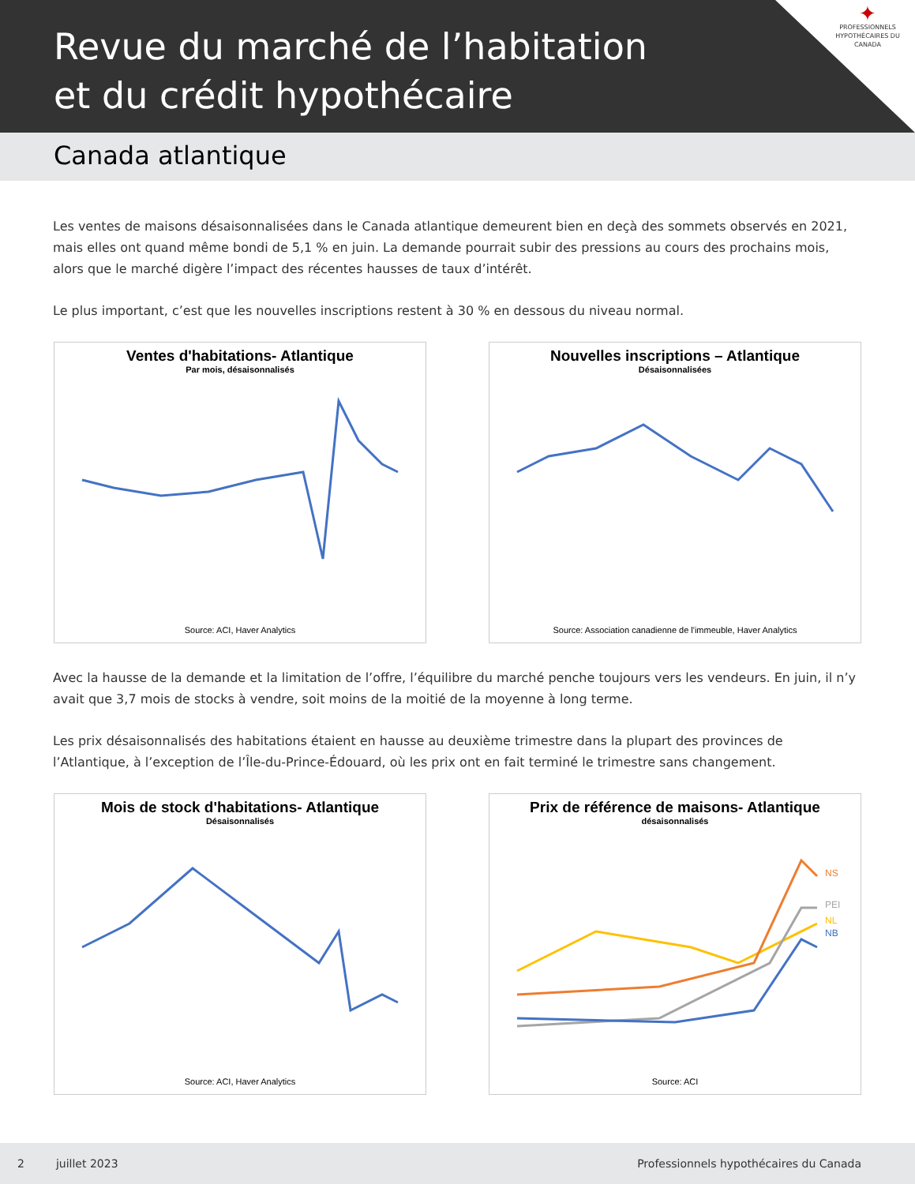Revue du marché de l’habitation
et du crédit hypothécaire
✦
PROFESSIONNELS HYPOTHÉCAIRES DU CANADA
Canada atlantique
Les ventes de maisons désaisonnalisées dans le Canada atlantique demeurent bien en deçà des sommets observés en 2021, mais elles ont quand même bondi de 5,1 % en juin. La demande pourrait subir des pressions au cours des prochains mois, alors que le marché digère l’impact des récentes hausses de taux d’intérêt.
Le plus important, c’est que les nouvelles inscriptions restent à 30 % en dessous du niveau normal.
Ventes d'habitations- Atlantique
Par mois, désaisonnalisés
Source: ACI, Haver Analytics
Nouvelles inscriptions – Atlantique
Désaisonnalisées
Source: Association canadienne de l'immeuble, Haver Analytics
Avec la hausse de la demande et la limitation de l’offre, l’équilibre du marché penche toujours vers les vendeurs. En juin, il n’y avait que 3,7 mois de stocks à vendre, soit moins de la moitié de la moyenne à long terme.
Les prix désaisonnalisés des habitations étaient en hausse au deuxième trimestre dans la plupart des provinces de l’Atlantique, à l’exception de l’Île-du-Prince-Édouard, où les prix ont en fait terminé le trimestre sans changement.
Mois de stock d'habitations- Atlantique
Désaisonnalisés
Source: ACI, Haver Analytics
Prix de référence de maisons- Atlantique
désaisonnalisés
NS
PEI
NL
NB
Source: ACI
2 juillet 2023 Professionnels hypothécaires du Canada